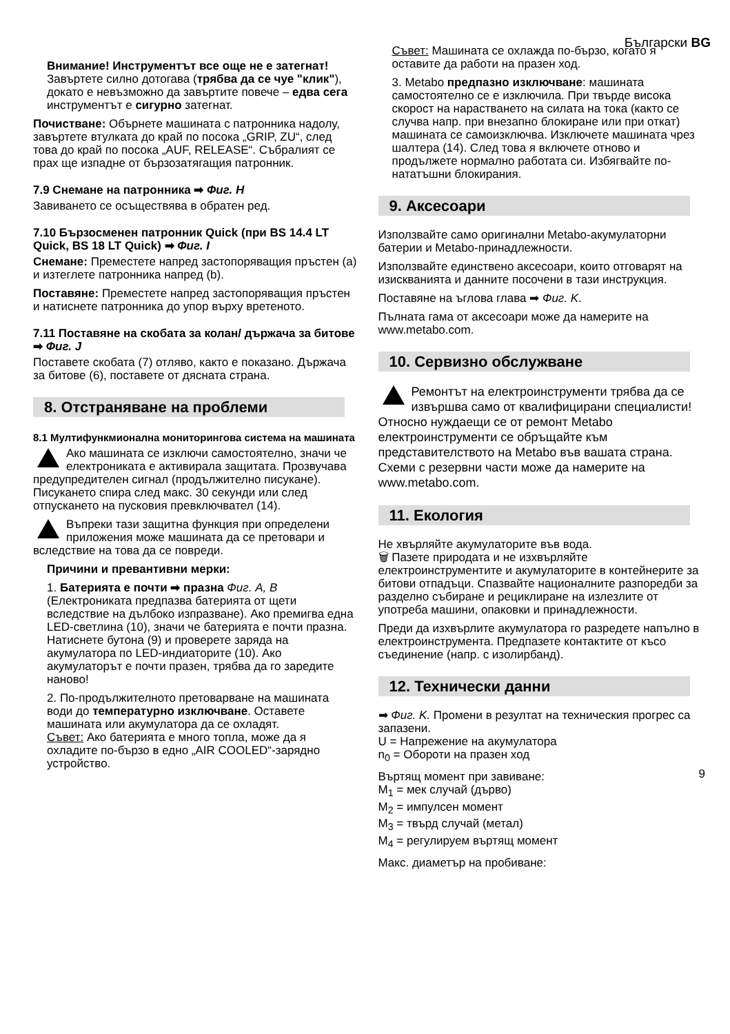Български BG
Внимание! Инструментът все още не е затегнат! Завъртете силно дотогава (трябва да се чуе "клик"), докато е невъзможно да завъртите повече – едва сега инструментът е сигурно затегнат.
Почистване: Обърнете машината с патронника надолу, завъртете втулката до край по посока „GRIP, ZU“, след това до край по посока „AUF, RELEASE“. Събралият се прах ще изпадне от бързозатягащия патронник.
7.9 Снемане на патронника ➡ Фиг. H
Завиването се осъществява в обратен ред.
7.10 Бързосменен патронник Quick (при BS 14.4 LT Quick, BS 18 LT Quick) ➡ Фиг. I
Снемане: Преместете напред застопоряващия пръстен (a) и изтеглете патронника напред (b).
Поставяне: Преместете напред застопоряващия пръстен и натиснете патронника до упор върху вретеното.
7.11 Поставяне на скобата за колан/ държача за битове ➡ Фиг. J
Поставете скобата (7) отляво, както е показано. Държача за битове (6), поставете от дясната страна.
8. Отстраняване на проблеми
8.1 Мултифункмионална мониторингова система на машината
Ако машината се изключи самостоятелно, значи че електрониката е активирала защитата. Прозвучава предупредителен сигнал (продължително писукане). Писукането спира след макс. 30 секунди или след отпускането на пусковия превключвател (14).
Въпреки тази защитна функция при определени приложения може машината да се претовари и вследствие на това да се повреди.
Причини и превантивни мерки:
1. Батерията е почти ➡ празна Фиг. A, B (Електрониката предпазва батерията от щети вследствие на дълбоко изпразване). Ако премигва една LED-светлина (10), значи че батерията е почти празна. Натиснете бутона (9) и проверете заряда на акумулатора по LED-индиаторите (10). Ако акумулаторът е почти празен, трябва да го заредите наново!
2. По-продължителното претоварване на машината води до температурно изключване. Оставете машината или акумулатора да се охладят.
Съвет: Ако батерията е много топла, може да я охладите по-бързо в едно „AIR COOLED“-зарядно устройство.
Съвет: Машината се охлажда по-бързо, когато я оставите да работи на празен ход.
3. Metabo предпазно изключване: машината самостоятелно се е изключила. При твърде висока скорост на нарастването на силата на тока (както се случва напр. при внезапно блокиране или при откат) машината се самоизключва. Изключете машината чрез шалтера (14). След това я включете отново и продължете нормално работата си. Избягвайте по-нататъшни блокирания.
9. Аксесоари
Използвайте само оригинални Metabo-акумулаторни батерии и Metabo-принадлежности.
Използвайте единствено аксесоари, които отговарят на изискванията и данните посочени в тази инструкция.
Поставяне на ъглова глава ➡ Фиг. K.
Пълната гама от аксесоари може да намерите на www.metabo.com.
10. Сервизно обслужване
Ремонтът на електроинструменти трябва да се извършва само от квалифицирани специалисти! Относно нуждаещи се от ремонт Metabo електроинструменти се обръщайте към представителството на Metabo във вашата страна. Схеми с резервни части може да намерите на www.metabo.com.
11. Екология
Не хвърляйте акумулаторите във вода.
🗑 Пазете природата и не изхвърляйте електроинструментите и акумулаторите в контейнерите за битови отпадъци. Спазвайте националните разпоредби за разделно събиране и рециклиране на излезлите от употреба машини, опаковки и принадлежности.
Преди да изхвърлите акумулатора го разредете напълно в електроинструмента. Предпазете контактите от късо съединение (напр. с изолирбанд).
12. Технически данни
➡ Фиг. K. Промени в резултат на техническия прогрес са запазени.
U = Напрежение на акумулатора
n<sub>0</sub> = Обороти на празен ход
Въртящ момент при завиване:
M<sub>1</sub> = мек случай (дърво)
M<sub>2</sub> = импулсен момент
M<sub>3</sub> = твърд случай (метал)
M<sub>4</sub> = регулируем въртящ момент
Макс. диаметър на пробиване:
9